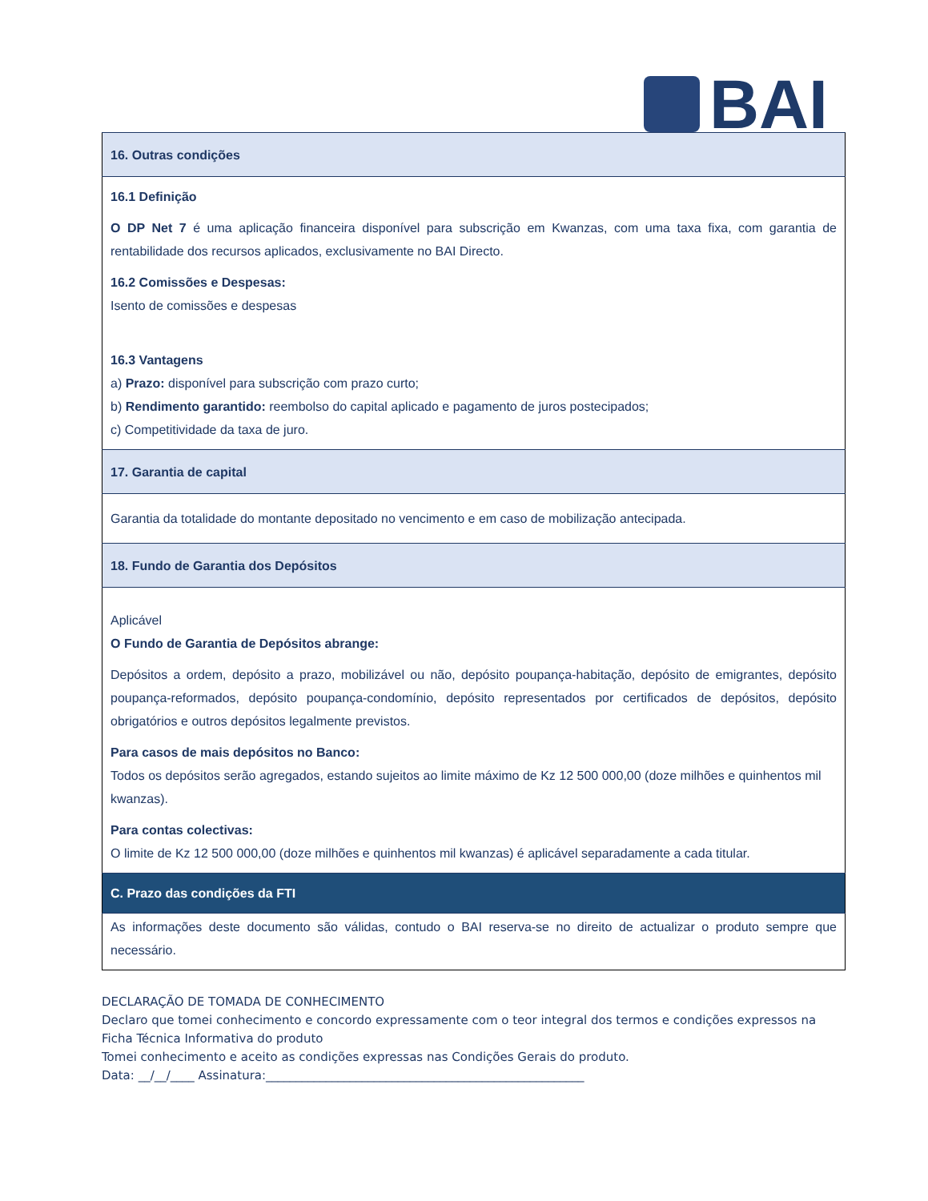BAI
| 16. Outras condições |
| 16.1 Definição O DP Net 7 é uma aplicação financeira disponível para subscrição em Kwanzas, com uma taxa fixa, com garantia de rentabilidade dos recursos aplicados, exclusivamente no BAI Directo. 16.2 Comissões e Despesas: Isento de comissões e despesas 16.3 Vantagens a) Prazo: disponível para subscrição com prazo curto; b) Rendimento garantido: reembolso do capital aplicado e pagamento de juros postecipados; c) Competitividade da taxa de juro. |
| 17. Garantia de capital |
| Garantia da totalidade do montante depositado no vencimento e em caso de mobilização antecipada. |
| 18. Fundo de Garantia dos Depósitos |
| Aplicável O Fundo de Garantia de Depósitos abrange: Depósitos a ordem, depósito a prazo, mobilizável ou não, depósito poupança-habitação, depósito de emigrantes, depósito poupança-reformados, depósito poupança-condomínio, depósito representados por certificados de depósitos, depósito obrigatórios e outros depósitos legalmente previstos. Para casos de mais depósitos no Banco: Todos os depósitos serão agregados, estando sujeitos ao limite máximo de Kz 12 500 000,00 (doze milhões e quinhentos mil kwanzas). Para contas colectivas: O limite de Kz 12 500 000,00 (doze milhões e quinhentos mil kwanzas) é aplicável separadamente a cada titular. |
| C. Prazo das condições da FTI |
| As informações deste documento são válidas, contudo o BAI reserva-se no direito de actualizar o produto sempre que necessário. |
DECLARAÇÃO DE TOMADA DE CONHECIMENTO
Declaro que tomei conhecimento e concordo expressamente com o teor integral dos termos e condições expressos na Ficha Técnica Informativa do produto
Tomei conhecimento e aceito as condições expressas nas Condições Gerais do produto.
Data: __/__/____ Assinatura:_____________________________________________________